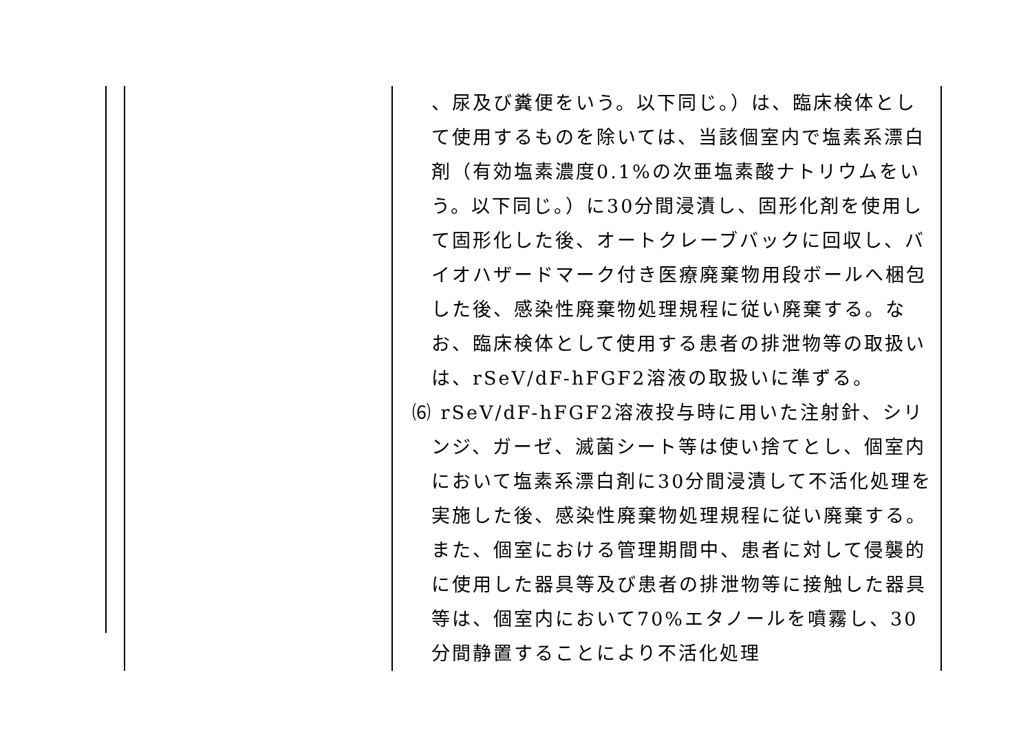| | 、尿及び糞便をいう。以下同じ。）は、臨床検体として使用するものを除いては、当該個室内で塩素系漂白剤（有効塩素濃度0.1%の次亜塩素酸ナトリウムをいう。以下同じ。）に30分間浸漬し、固形化剤を使用して固形化した後、オートクレーブバックに回収し、バイオハザードマーク付き医療廃棄物用段ボールへ梱包した後、感染性廃棄物処理規程に従い廃棄する。なお、臨床検体として使用する患者の排泄物等の取扱いは、rSeV/dF-hFGF2溶液の取扱いに準ずる。 ⑹ rSeV/dF-hFGF2溶液投与時に用いた注射針、シリンジ、ガーゼ、滅菌シート等は使い捨てとし、個室内において塩素系漂白剤に30分間浸漬して不活化処理を実施した後、感染性廃棄物処理規程に従い廃棄する。また、個室における管理期間中、患者に対して侵襲的に使用した器具等及び患者の排泄物等に接触した器具等は、個室内において70%エタノールを噴霧し、30分間静置することにより不活化処理 |